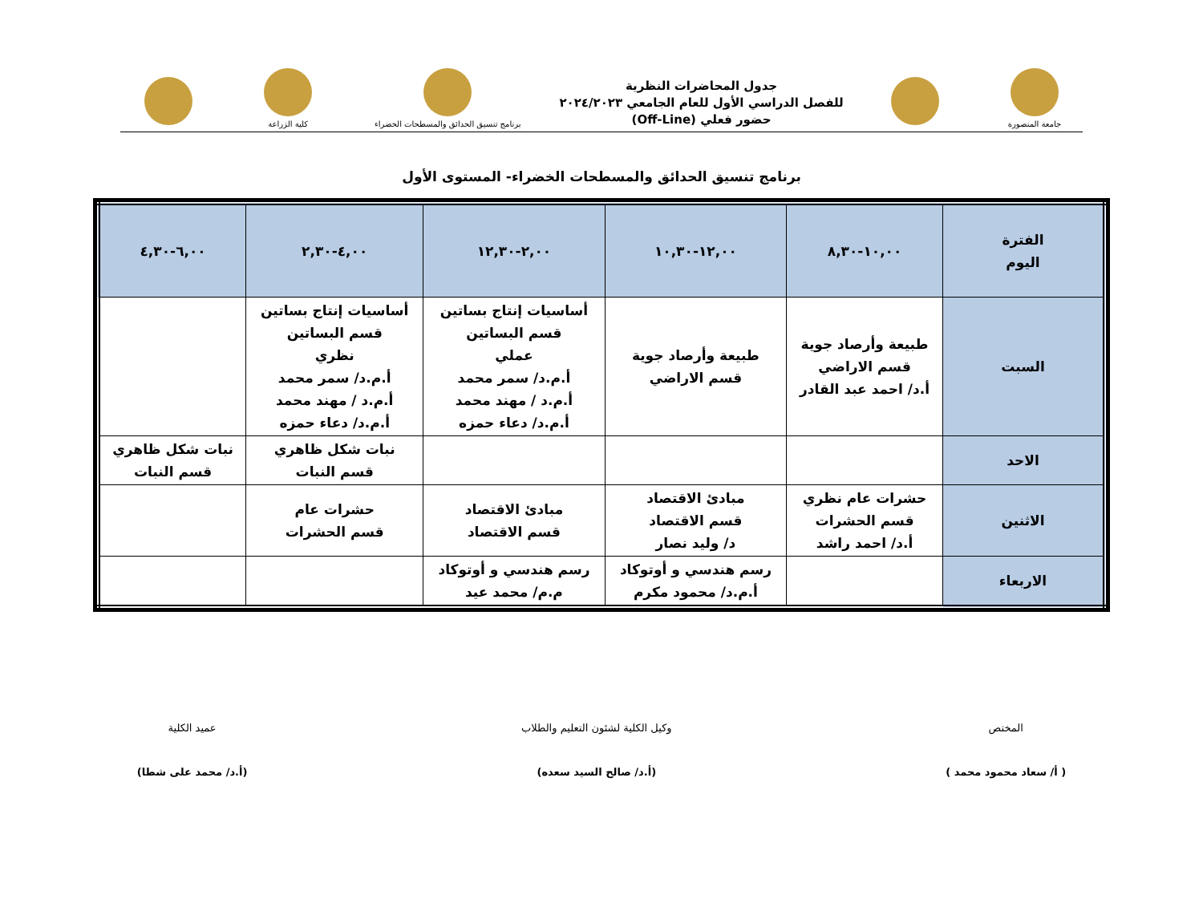جامعة المنصورة
جدول المحاضرات النظرية
للفصل الدراسي الأول للعام الجامعي ٢٠٢٤/٢٠٢٣
حضور فعلي (Off-Line)
برنامج تنسيق الحدائق والمسطحات الخضراء
كلية الزراعة
برنامج تنسيق الحدائق والمسطحات الخضراء- المستوى الأول
| الفترة اليوم | ١٠,٠٠-٨,٣٠ | ١٢,٠٠-١٠,٣٠ | ٢,٠٠-١٢,٣٠ | ٤,٠٠-٢,٣٠ | ٦,٠٠-٤,٣٠ |
| --- | --- | --- | --- | --- | --- |
| السبت | طبيعة وأرصاد جوية قسم الاراضي أ.د/ احمد عبد القادر | طبيعة وأرصاد جوية قسم الاراضي | أساسيات إنتاج بساتين قسم البساتين عملي أ.م.د/ سمر محمد أ.م.د / مهند محمد أ.م.د/ دعاء حمزه | أساسيات إنتاج بساتين قسم البساتين نظري أ.م.د/ سمر محمد أ.م.د / مهند محمد أ.م.د/ دعاء حمزه | |
| الاحد | | | | نبات شكل ظاهري قسم النبات | نبات شكل ظاهري قسم النبات |
| الاثنين | حشرات عام نظري قسم الحشرات أ.د/ احمد راشد | مبادئ الاقتصاد قسم الاقتصاد د/ وليد نصار | مبادئ الاقتصاد قسم الاقتصاد | حشرات عام قسم الحشرات | |
| الاربعاء | | رسم هندسي و أوتوكاد أ.م.د/ محمود مكرم | رسم هندسي و أوتوكاد م.م/ محمد عيد | | |
المختص
( أ/ سعاد محمود محمد )
وكيل الكلية لشئون التعليم والطلاب
(أ.د/ صالح السيد سعده)
عميد الكلية
(أ.د/ محمد على شطا)